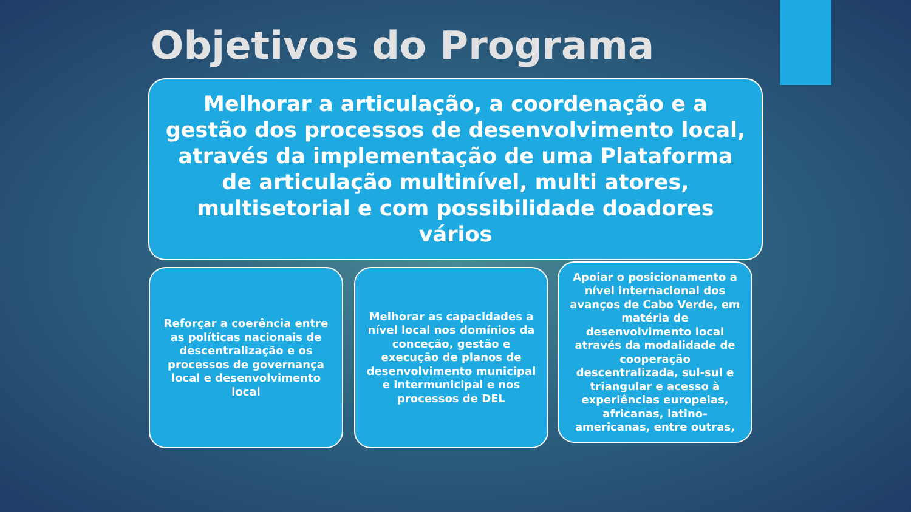Objetivos do Programa
Melhorar a articulação, a coordenação e a gestão dos processos de desenvolvimento local, através da implementação de uma Plataforma de articulação multinível, multi atores, multisetorial e com possibilidade doadores vários
Reforçar a coerência entre as políticas nacionais de descentralização e os processos de governança local e desenvolvimento local
Melhorar as capacidades a nível local nos domínios da conceção, gestão e execução de planos de desenvolvimento municipal e intermunicipal e nos processos de DEL
Apoiar o posicionamento a nível internacional dos avanços de Cabo Verde, em matéria de desenvolvimento local através da modalidade de cooperação descentralizada, sul-sul e triangular e acesso à experiências europeias, africanas, latino-americanas, entre outras,